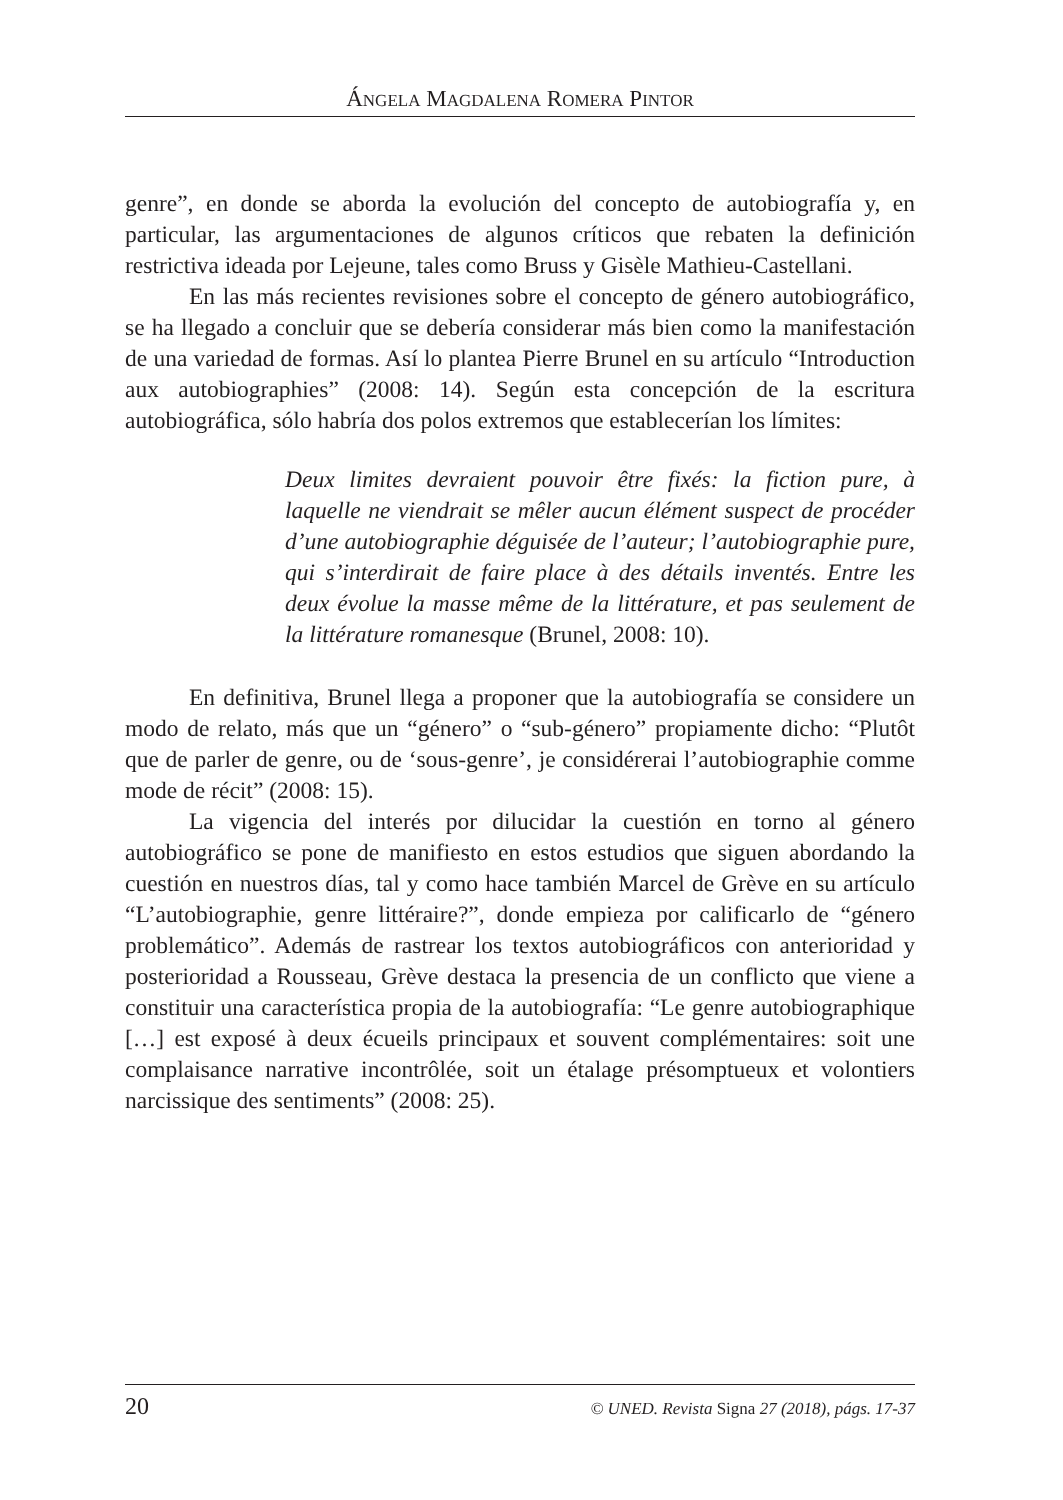ÁNGELA MAGDALENA ROMERA PINTOR
genre”, en donde se aborda la evolución del concepto de autobiografía y, en particular, las argumentaciones de algunos críticos que rebaten la definición restrictiva ideada por Lejeune, tales como Bruss y Gisèle Mathieu-Castellani.
En las más recientes revisiones sobre el concepto de género autobiográfico, se ha llegado a concluir que se debería considerar más bien como la manifestación de una variedad de formas. Así lo plantea Pierre Brunel en su artículo “Introduction aux autobiographies” (2008: 14). Según esta concepción de la escritura autobiográfica, sólo habría dos polos extremos que establecerían los límites:
Deux limites devraient pouvoir être fixés: la fiction pure, à laquelle ne viendrait se mêler aucun élément suspect de procéder d’une autobiographie déguisée de l’auteur; l’autobiographie pure, qui s’interdirait de faire place à des détails inventés. Entre les deux évolue la masse même de la littérature, et pas seulement de la littérature romanesque (Brunel, 2008: 10).
En definitiva, Brunel llega a proponer que la autobiografía se considere un modo de relato, más que un “género” o “sub-género” propiamente dicho: “Plutôt que de parler de genre, ou de ‘sous-genre’, je considérerai l’autobiographie comme mode de récit” (2008: 15).
La vigencia del interés por dilucidar la cuestión en torno al género autobiográfico se pone de manifiesto en estos estudios que siguen abordando la cuestión en nuestros días, tal y como hace también Marcel de Grève en su artículo “L’autobiographie, genre littéraire?”, donde empieza por calificarlo de “género problemático”. Además de rastrear los textos autobiográficos con anterioridad y posterioridad a Rousseau, Grève destaca la presencia de un conflicto que viene a constituir una característica propia de la autobiografía: “Le genre autobiographique […] est exposé à deux écueils principaux et souvent complémentaires: soit une complaisance narrative incontrôlée, soit un étalage présomptueux et volontiers narcissique des sentiments” (2008: 25).
20 © UNED. Revista Signa 27 (2018), págs. 17-37